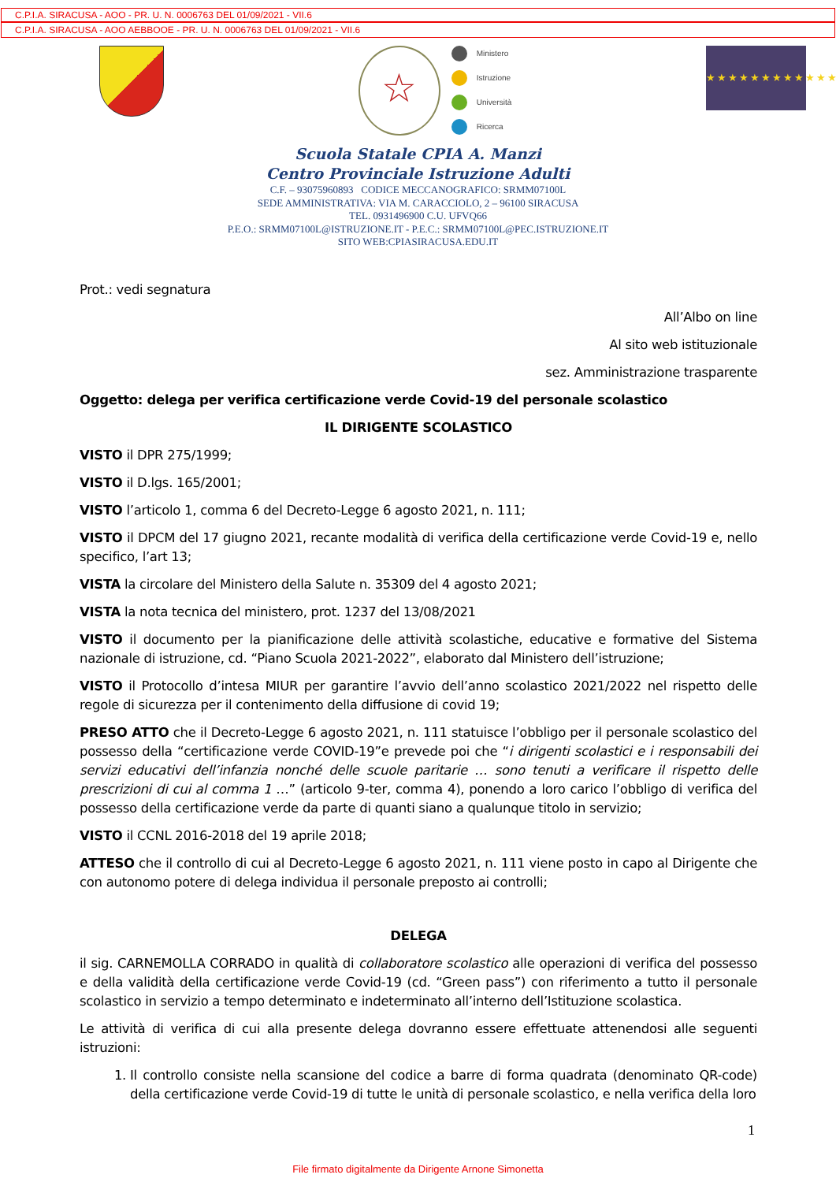C.P.I.A. SIRACUSA - AOO - PR. U. N. 0006763 DEL 01/09/2021 - VII.6
C.P.I.A. SIRACUSA - AOO AEBBOOE - PR. U. N. 0006763 DEL 01/09/2021 - VII.6
☆
Ministero
Istruzione
Università
Ricerca
★★★★★★★★★★★★
Scuola Statale CPIA A. Manzi
Centro Provinciale Istruzione Adulti
C.F. – 93075960893 CODICE MECCANOGRAFICO: SRMM07100L
SEDE AMMINISTRATIVA: VIA M. CARACCIOLO, 2 – 96100 SIRACUSA
TEL. 0931496900 C.U. UFVQ66
P.E.O.: SRMM07100L@ISTRUZIONE.IT - P.E.C.: SRMM07100L@PEC.ISTRUZIONE.IT
SITO WEB:CPIASIRACUSA.EDU.IT
Prot.: vedi segnatura
All’Albo on line
Al sito web istituzionale
sez. Amministrazione trasparente
Oggetto: delega per verifica certificazione verde Covid-19 del personale scolastico
IL DIRIGENTE SCOLASTICO
VISTO il DPR 275/1999;
VISTO il D.lgs. 165/2001;
VISTO l’articolo 1, comma 6 del Decreto-Legge 6 agosto 2021, n. 111;
VISTO il DPCM del 17 giugno 2021, recante modalità di verifica della certificazione verde Covid-19 e, nello specifico, l’art 13;
VISTA la circolare del Ministero della Salute n. 35309 del 4 agosto 2021;
VISTA la nota tecnica del ministero, prot. 1237 del 13/08/2021
VISTO il documento per la pianificazione delle attività scolastiche, educative e formative del Sistema nazionale di istruzione, cd. “Piano Scuola 2021-2022”, elaborato dal Ministero dell’istruzione;
VISTO il Protocollo d’intesa MIUR per garantire l’avvio dell’anno scolastico 2021/2022 nel rispetto delle regole di sicurezza per il contenimento della diffusione di covid 19;
PRESO ATTO che il Decreto-Legge 6 agosto 2021, n. 111 statuisce l’obbligo per il personale scolastico del possesso della “certificazione verde COVID-19”e prevede poi che “i dirigenti scolastici e i responsabili dei servizi educativi dell’infanzia nonché delle scuole paritarie … sono tenuti a verificare il rispetto delle prescrizioni di cui al comma 1 …” (articolo 9-ter, comma 4), ponendo a loro carico l’obbligo di verifica del possesso della certificazione verde da parte di quanti siano a qualunque titolo in servizio;
VISTO il CCNL 2016-2018 del 19 aprile 2018;
ATTESO che il controllo di cui al Decreto-Legge 6 agosto 2021, n. 111 viene posto in capo al Dirigente che con autonomo potere di delega individua il personale preposto ai controlli;
DELEGA
il sig. CARNEMOLLA CORRADO in qualità di collaboratore scolastico alle operazioni di verifica del possesso e della validità della certificazione verde Covid-19 (cd. “Green pass”) con riferimento a tutto il personale scolastico in servizio a tempo determinato e indeterminato all’interno dell’Istituzione scolastica.
Le attività di verifica di cui alla presente delega dovranno essere effettuate attenendosi alle seguenti istruzioni:
1. Il controllo consiste nella scansione del codice a barre di forma quadrata (denominato QR-code) della certificazione verde Covid-19 di tutte le unità di personale scolastico, e nella verifica della loro
1
File firmato digitalmente da Dirigente Arnone Simonetta